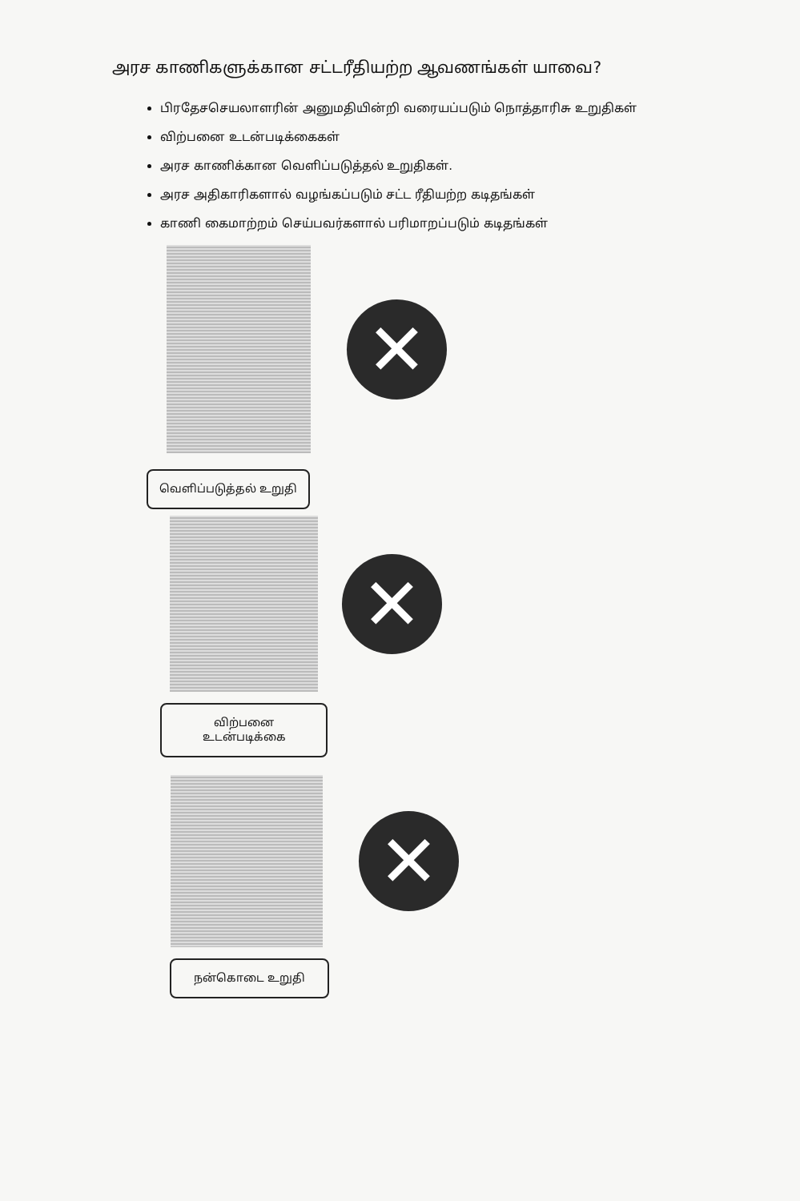அரச காணிகளுக்கான சட்டரீதியற்ற ஆவணங்கள் யாவை?
பிரதேசசெயலாளரின் அனுமதியின்றி வரையப்படும் நொத்தாரிசு உறுதிகள்
விற்பனை உடன்படிக்கைகள்
அரச காணிக்கான வெளிப்படுத்தல் உறுதிகள்.
அரச அதிகாரிகளால் வழங்கப்படும் சட்ட ரீதியற்ற கடிதங்கள்
காணி கைமாற்றம் செய்பவர்களால் பரிமாறப்படும் கடிதங்கள்
✕
வெளிப்படுத்தல் உறுதி
✕
விற்பனை
உடன்படிக்கை
✕
நன்கொடை உறுதி